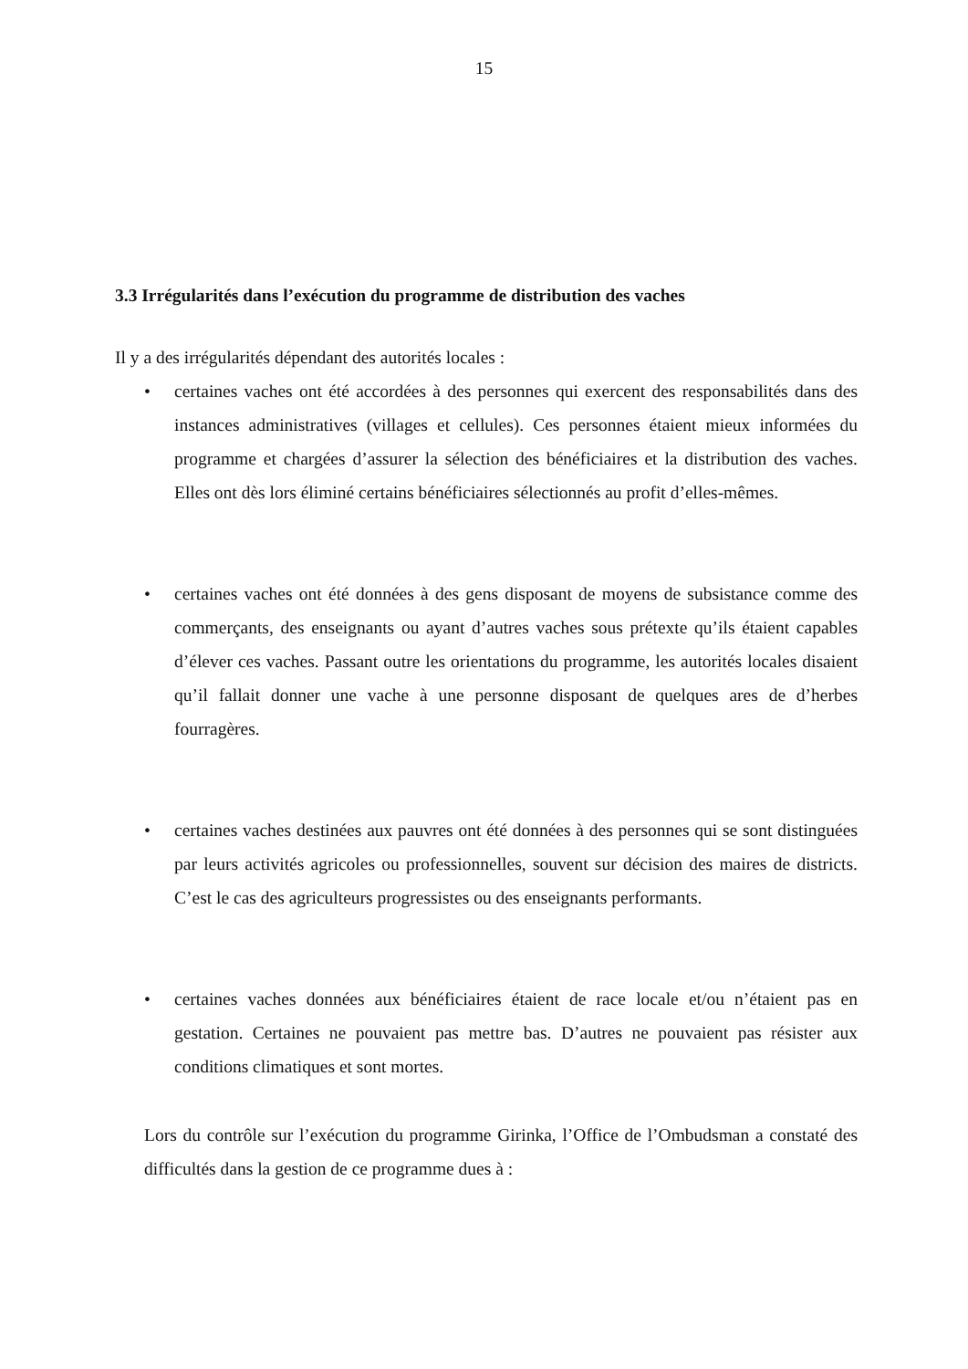15
3.3 Irrégularités dans l’exécution du programme de distribution des vaches
Il y a des irrégularités dépendant des autorités locales :
• certaines vaches ont été accordées à des personnes qui exercent des responsabilités dans des instances administratives (villages et cellules). Ces personnes étaient mieux informées du programme et chargées d’assurer la sélection des bénéficiaires et la distribution des vaches. Elles ont dès lors éliminé certains bénéficiaires sélectionnés au profit d’elles-mêmes.
• certaines vaches ont été données à des gens disposant de moyens de subsistance comme des commerçants, des enseignants ou ayant d’autres vaches sous prétexte qu’ils étaient capables d’élever ces vaches. Passant outre les orientations du programme, les autorités locales disaient qu’il fallait donner une vache à une personne disposant de quelques ares de d’herbes fourragères.
• certaines vaches destinées aux pauvres ont été données à des personnes qui se sont distinguées par leurs activités agricoles ou professionnelles, souvent sur décision des maires de districts. C’est le cas des agriculteurs progressistes ou des enseignants performants.
• certaines vaches données aux bénéficiaires étaient de race locale et/ou n’étaient pas en gestation. Certaines ne pouvaient pas mettre bas. D’autres ne pouvaient pas résister aux conditions climatiques et sont mortes.
Lors du contrôle sur l’exécution du programme Girinka, l’Office de l’Ombudsman a constaté des difficultés dans la gestion de ce programme dues à :